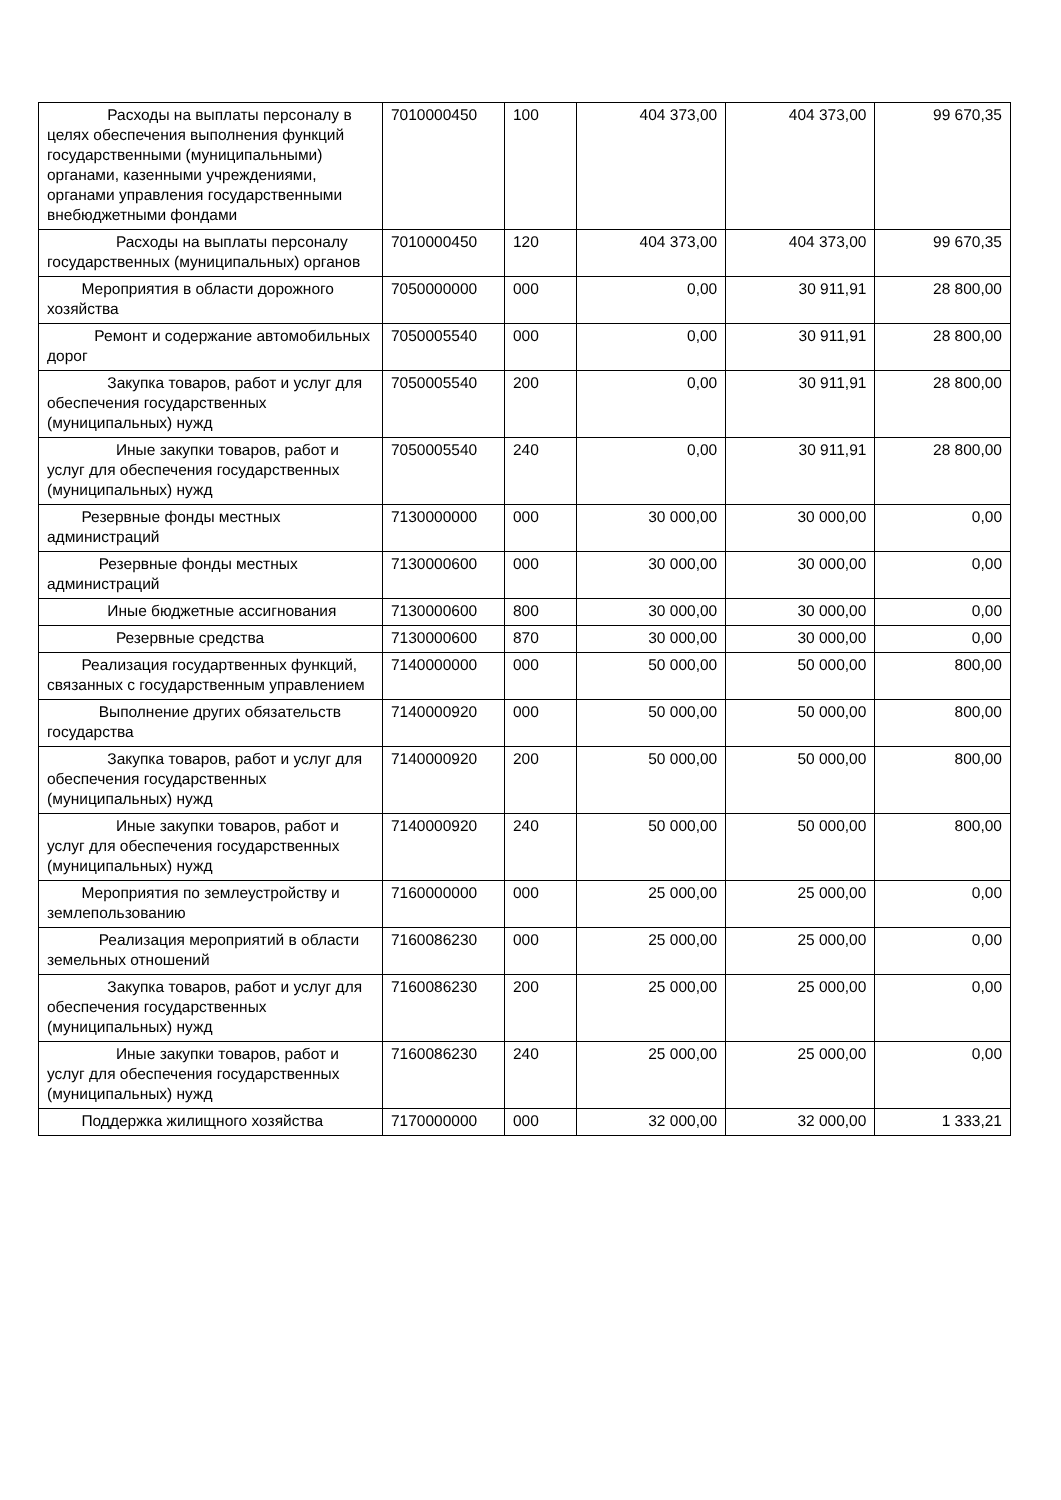| Расходы на выплаты персоналу в целях обеспечения выполнения функций государственными (муниципальными) органами, казенными учреждениями, органами управления государственными внебюджетными фондами | 7010000450 | 100 | 404 373,00 | 404 373,00 | 99 670,35 |
| Расходы на выплаты персоналу государственных (муниципальных) органов | 7010000450 | 120 | 404 373,00 | 404 373,00 | 99 670,35 |
| Мероприятия в области дорожного хозяйства | 7050000000 | 000 | 0,00 | 30 911,91 | 28 800,00 |
| Ремонт и содержание автомобильных дорог | 7050005540 | 000 | 0,00 | 30 911,91 | 28 800,00 |
| Закупка товаров, работ и услуг для обеспечения государственных (муниципальных) нужд | 7050005540 | 200 | 0,00 | 30 911,91 | 28 800,00 |
| Иные закупки товаров, работ и услуг для обеспечения государственных (муниципальных) нужд | 7050005540 | 240 | 0,00 | 30 911,91 | 28 800,00 |
| Резервные фонды местных администраций | 7130000000 | 000 | 30 000,00 | 30 000,00 | 0,00 |
| Резервные фонды местных администраций | 7130000600 | 000 | 30 000,00 | 30 000,00 | 0,00 |
| Иные бюджетные ассигнования | 7130000600 | 800 | 30 000,00 | 30 000,00 | 0,00 |
| Резервные средства | 7130000600 | 870 | 30 000,00 | 30 000,00 | 0,00 |
| Реализация государтвенных функций, связанных с государственным управлением | 7140000000 | 000 | 50 000,00 | 50 000,00 | 800,00 |
| Выполнение других обязательств государства | 7140000920 | 000 | 50 000,00 | 50 000,00 | 800,00 |
| Закупка товаров, работ и услуг для обеспечения государственных (муниципальных) нужд | 7140000920 | 200 | 50 000,00 | 50 000,00 | 800,00 |
| Иные закупки товаров, работ и услуг для обеспечения государственных (муниципальных) нужд | 7140000920 | 240 | 50 000,00 | 50 000,00 | 800,00 |
| Мероприятия по землеустройству и землепользованию | 7160000000 | 000 | 25 000,00 | 25 000,00 | 0,00 |
| Реализация мероприятий в области земельных отношений | 7160086230 | 000 | 25 000,00 | 25 000,00 | 0,00 |
| Закупка товаров, работ и услуг для обеспечения государственных (муниципальных) нужд | 7160086230 | 200 | 25 000,00 | 25 000,00 | 0,00 |
| Иные закупки товаров, работ и услуг для обеспечения государственных (муниципальных) нужд | 7160086230 | 240 | 25 000,00 | 25 000,00 | 0,00 |
| Поддержка жилищного хозяйства | 7170000000 | 000 | 32 000,00 | 32 000,00 | 1 333,21 |